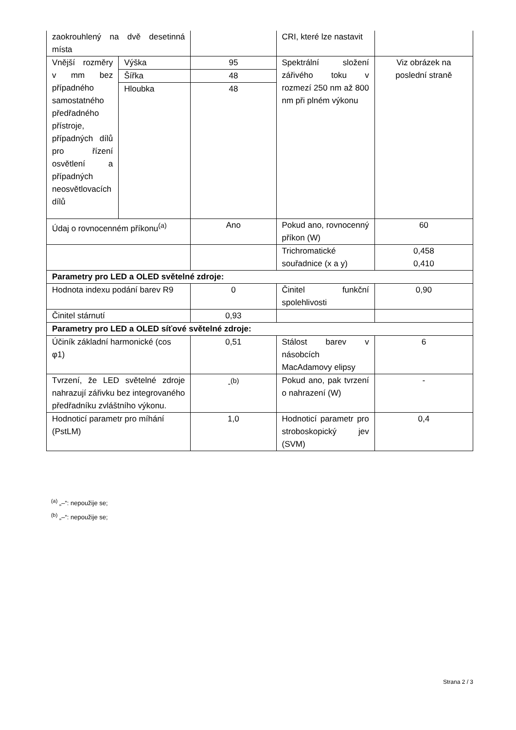| zaokrouhlený na dvě desetinná místa | | | CRI, které lze nastavit | |
| Vnější rozměry v mm bez případného samostatného předřadného přístroje, případných dílů pro řízení osvětlení a případných neosvětlovacích dílů | Výška | 95 | Spektrální složení zářivého toku v rozmezí 250 nm až 800 nm při plném výkonu | Viz obrázek na poslední straně |
| | Šířka | 48 | | |
| | Hloubka | 48 | | |
| Údaj o rovnocenném příkonu<sup>(a)</sup> | | Ano | Pokud ano, rovnocenný příkon (W) | 60 |
| | | | Trichromatické souřadnice (x a y) | 0,458 0,410 |
| Parametry pro LED a OLED světelné zdroje: | | | | |
| Hodnota indexu podání barev R9 | | 0 | Činitel funkční spolehlivosti | 0,90 |
| Činitel stárnutí | | 0,93 | | |
| Parametry pro LED a OLED síťové světelné zdroje: | | | | |
| Účiník základní harmonické (cos φ1) | | 0,51 | Stálost barev v násobcích MacAdamovy elipsy | 6 |
| Tvrzení, že LED světelné zdroje nahrazují zářivku bez integrovaného předřadníku zvláštního výkonu. | | -<sup>(b)</sup> | Pokud ano, pak tvrzení o nahrazení (W) | - |
| Hodnoticí parametr pro míhání (PstLM) | | 1,0 | Hodnoticí parametr pro stroboskopický jev (SVM) | 0,4 |
<sup>(a)</sup> „–“: nepoužije se;
<sup>(b)</sup> „–“: nepoužije se;
Strana 2 / 3